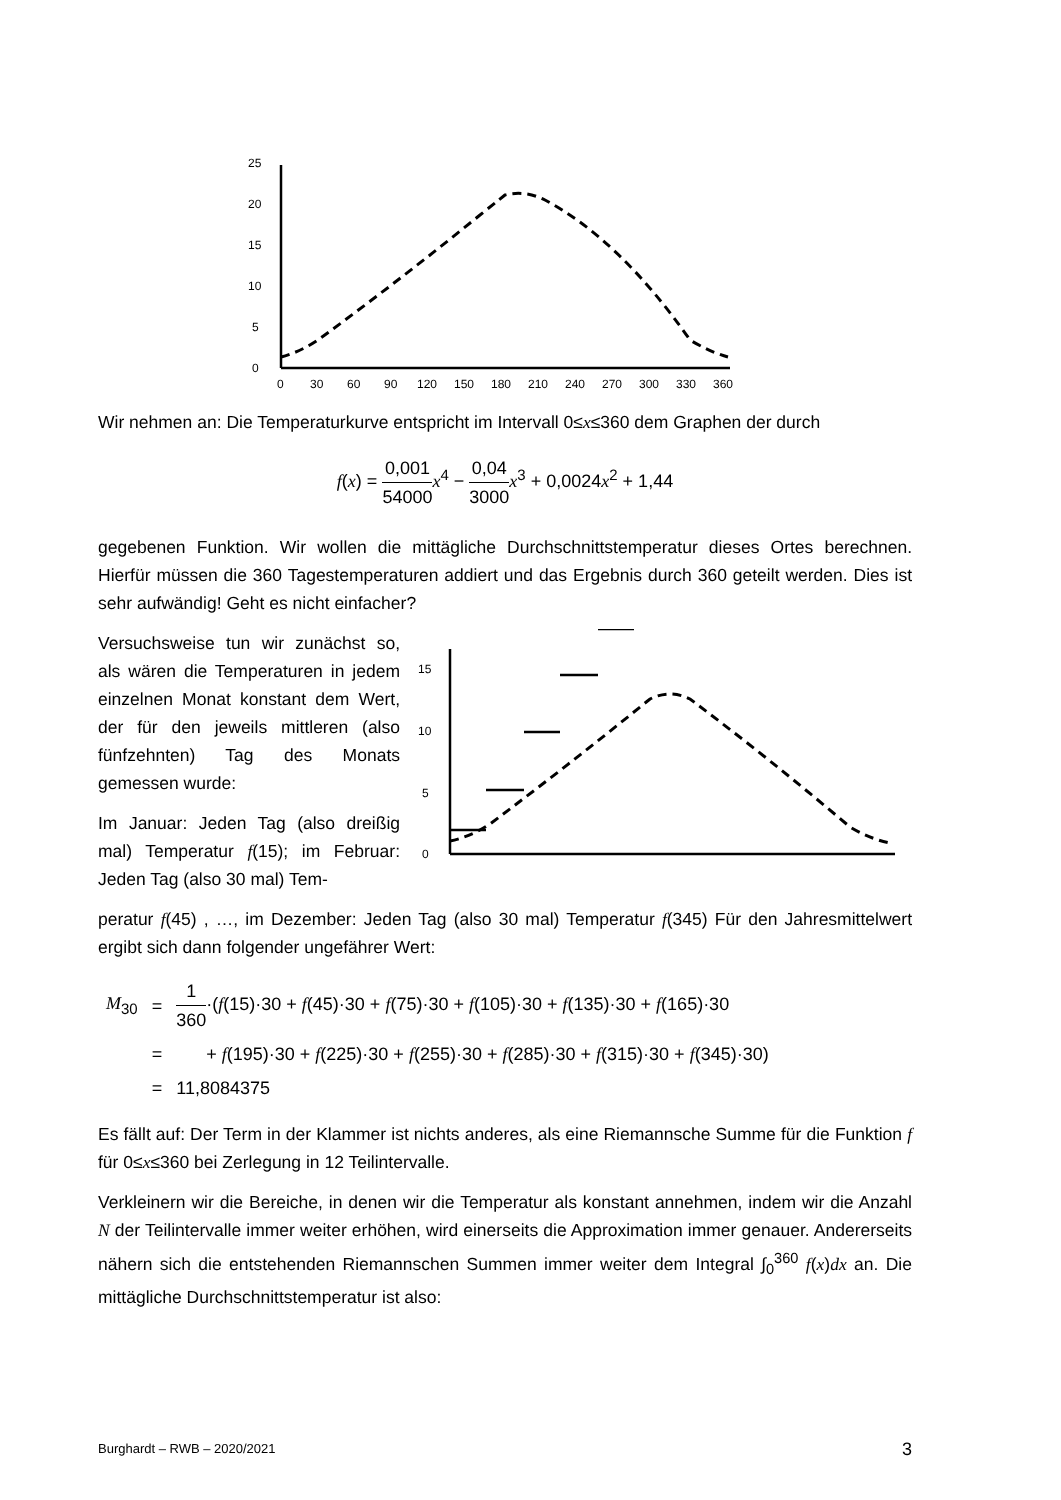0
5
10
15
20
25
0
30
60
90
120
150
180
210
240
270
300
330
360
Wir nehmen an: Die Temperaturkurve entspricht im Intervall 0≤x≤360 dem Graphen der durch
f(x) = 0,001 54000 x<sup>4</sup> − 0,04 3000 x<sup>3</sup> + 0,0024x<sup>2</sup> + 1,44
gegebenen Funktion. Wir wollen die mittägliche Durchschnittstemperatur dieses Ortes berechnen. Hierfür müssen die 360 Tagestemperaturen addiert und das Ergebnis durch 360 geteilt werden. Dies ist sehr aufwändig! Geht es nicht einfacher?
Versuchsweise tun wir zunächst so, als wären die Temperaturen in jedem einzelnen Monat konstant dem Wert, der für den jeweils mittleren (also fünfzehnten) Tag des Monats gemessen wurde:
Im Januar: Jeden Tag (also dreißig mal) Temperatur f(15); im Februar: Jeden Tag (also 30 mal) Tem-
0
5
10
15
peratur f(45) , …, im Dezember: Jeden Tag (also 30 mal) Temperatur f(345) Für den Jahresmittelwert ergibt sich dann folgender ungefährer Wert:
| M<sub>30</sub> | = | 1 360 ·( f (15)·30 + f (45)·30 + f (75)·30 + f (105)·30 + f (135)·30 + f (165)·30 |
| | = | + f (195)·30 + f (225)·30 + f (255)·30 + f (285)·30 + f (315)·30 + f (345)·30) |
| | = | 11,8084375 |
Es fällt auf: Der Term in der Klammer ist nichts anderes, als eine Riemannsche Summe für die Funktion f für 0≤x≤360 bei Zerlegung in 12 Teilintervalle.
Verkleinern wir die Bereiche, in denen wir die Temperatur als konstant annehmen, indem wir die Anzahl N der Teilintervalle immer weiter erhöhen, wird einerseits die Approximation immer genauer. Andererseits nähern sich die entstehenden Riemannschen Summen immer weiter dem Integral ∫<sub>0</sub><sup>360</sup> f(x)dx an. Die mittägliche Durchschnittstemperatur ist also:
Burghardt – RWB – 2020/2021 3